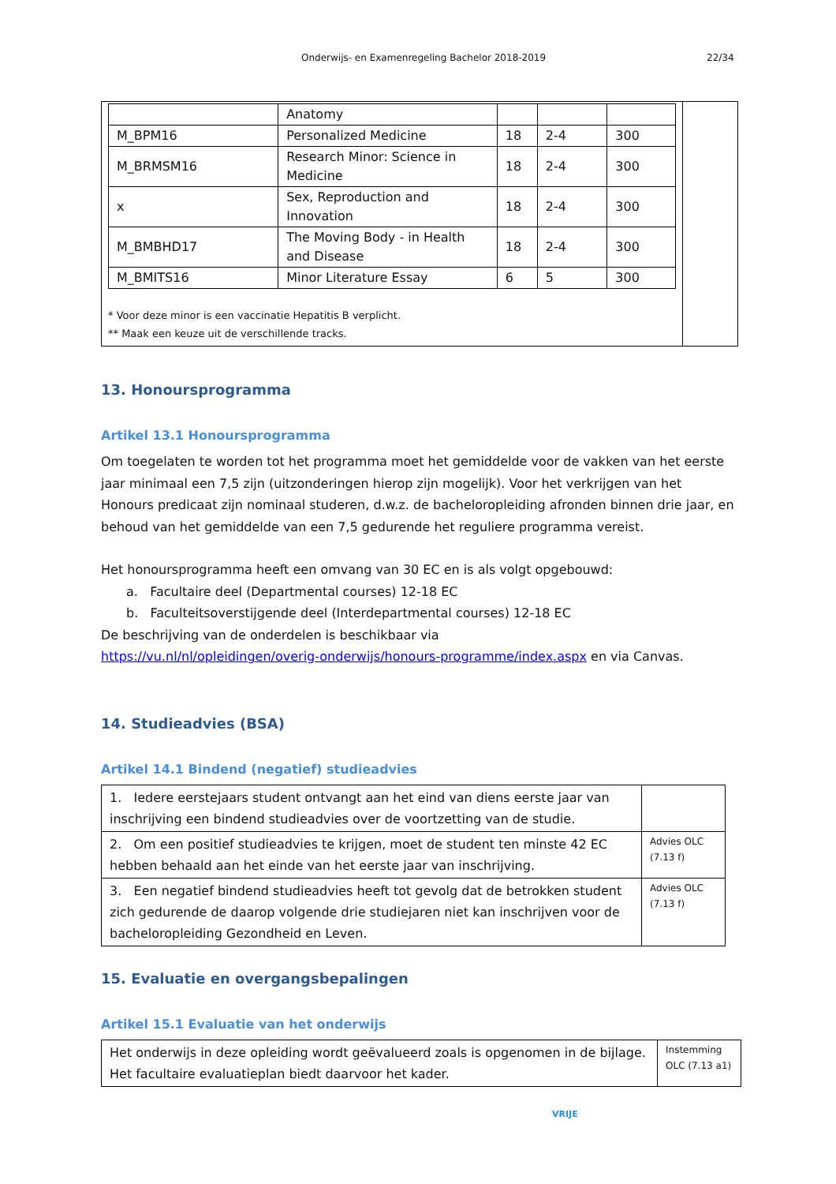Onderwijs- en Examenregeling Bachelor 2018-2019 22/34
| | Anatomy | | | |
| M_BPM16 | Personalized Medicine | 18 | 2-4 | 300 |
| M_BRMSM16 | Research Minor: Science in Medicine | 18 | 2-4 | 300 |
| x | Sex, Reproduction and Innovation | 18 | 2-4 | 300 |
| M_BMBHD17 | The Moving Body - in Health and Disease | 18 | 2-4 | 300 |
| M_BMITS16 | Minor Literature Essay | 6 | 5 | 300 |
* Voor deze minor is een vaccinatie Hepatitis B verplicht.
** Maak een keuze uit de verschillende tracks.
13. Honoursprogramma
Artikel 13.1 Honoursprogramma
Om toegelaten te worden tot het programma moet het gemiddelde voor de vakken van het eerste jaar minimaal een 7,5 zijn (uitzonderingen hierop zijn mogelijk). Voor het verkrijgen van het Honours predicaat zijn nominaal studeren, d.w.z. de bacheloropleiding afronden binnen drie jaar, en behoud van het gemiddelde van een 7,5 gedurende het reguliere programma vereist.
Het honoursprogramma heeft een omvang van 30 EC en is als volgt opgebouwd:
a. Facultaire deel (Departmental courses) 12-18 EC
b. Faculteitsoverstijgende deel (Interdepartmental courses) 12-18 EC
De beschrijving van de onderdelen is beschikbaar via
https://vu.nl/nl/opleidingen/overig-onderwijs/honours-programme/index.aspx en via Canvas.
14. Studieadvies (BSA)
Artikel 14.1 Bindend (negatief) studieadvies
| 1. Iedere eerstejaars student ontvangt aan het eind van diens eerste jaar van inschrijving een bindend studieadvies over de voortzetting van de studie. | |
| 2. Om een positief studieadvies te krijgen, moet de student ten minste 42 EC hebben behaald aan het einde van het eerste jaar van inschrijving. | Advies OLC (7.13 f) |
| 3. Een negatief bindend studieadvies heeft tot gevolg dat de betrokken student zich gedurende de daarop volgende drie studiejaren niet kan inschrijven voor de bacheloropleiding Gezondheid en Leven. | Advies OLC (7.13 f) |
15. Evaluatie en overgangsbepalingen
Artikel 15.1 Evaluatie van het onderwijs
| Het onderwijs in deze opleiding wordt geëvalueerd zoals is opgenomen in de bijlage. Het facultaire evaluatieplan biedt daarvoor het kader. | Instemming OLC (7.13 a1) |
VRIJE